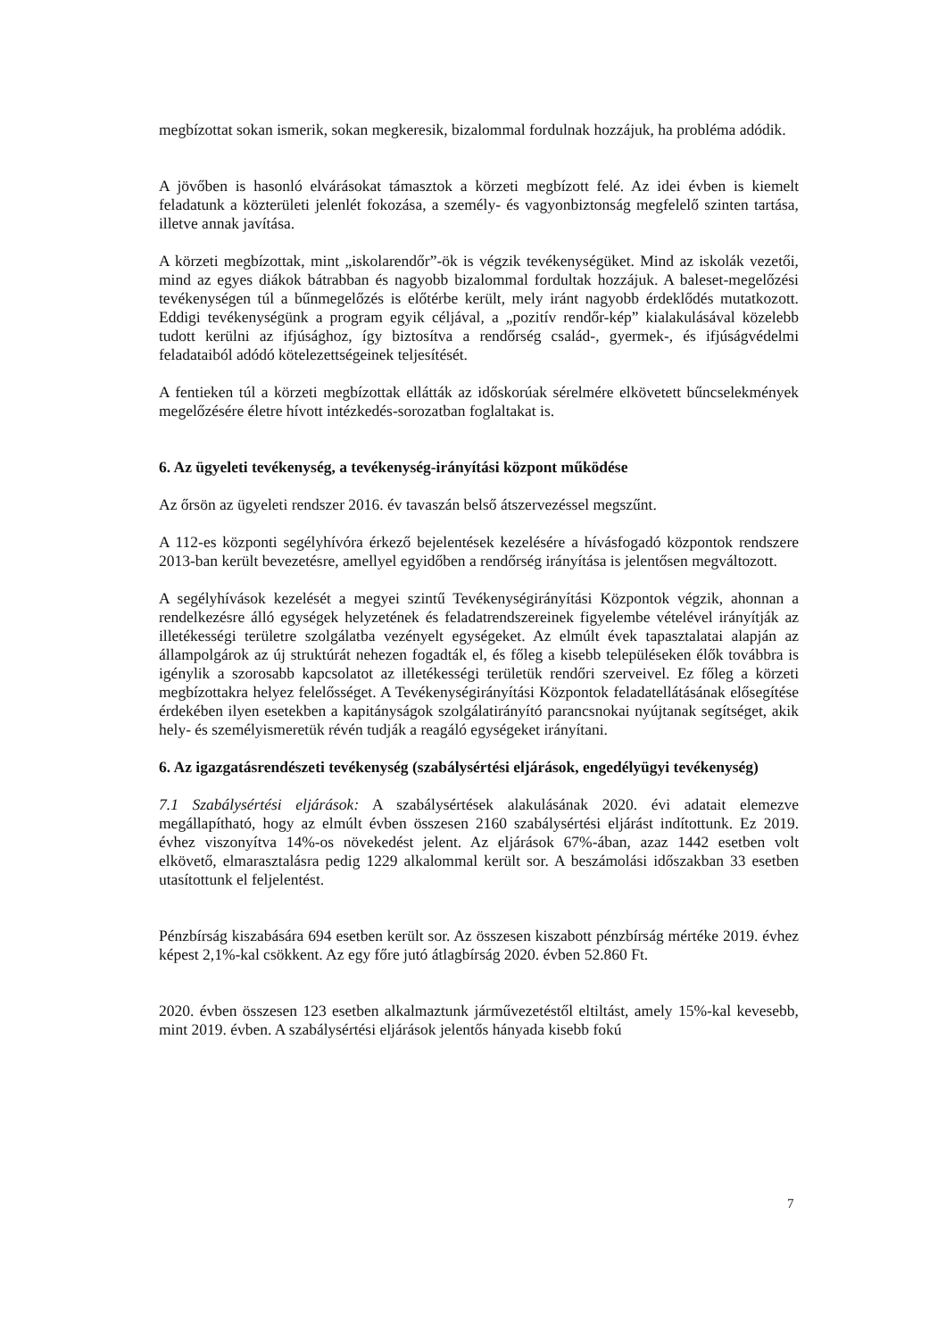megbízottat sokan ismerik, sokan megkeresik, bizalommal fordulnak hozzájuk, ha probléma adódik.
A jövőben is hasonló elvárásokat támasztok a körzeti megbízott felé. Az idei évben is kiemelt feladatunk a közterületi jelenlét fokozása, a személy- és vagyonbiztonság megfelelő szinten tartása, illetve annak javítása.
A körzeti megbízottak, mint „iskolarendőr”-ök is végzik tevékenységüket. Mind az iskolák vezetői, mind az egyes diákok bátrabban és nagyobb bizalommal fordultak hozzájuk. A baleset-megelőzési tevékenységen túl a bűnmegelőzés is előtérbe került, mely iránt nagyobb érdeklődés mutatkozott. Eddigi tevékenységünk a program egyik céljával, a „pozitív rendőr-kép” kialakulásával közelebb tudott kerülni az ifjúsághoz, így biztosítva a rendőrség család-, gyermek-, és ifjúságvédelmi feladataiból adódó kötelezettségeinek teljesítését.
A fentieken túl a körzeti megbízottak ellátták az időskorúak sérelmére elkövetett bűncselekmények megelőzésére életre hívott intézkedés-sorozatban foglaltakat is.
6. Az ügyeleti tevékenység, a tevékenység-irányítási központ működése
Az őrsön az ügyeleti rendszer 2016. év tavaszán belső átszervezéssel megszűnt.
A 112-es központi segélyhívóra érkező bejelentések kezelésére a hívásfogadó központok rendszere 2013-ban került bevezetésre, amellyel egyidőben a rendőrség irányítása is jelentősen megváltozott.
A segélyhívások kezelését a megyei szintű Tevékenységirányítási Központok végzik, ahonnan a rendelkezésre álló egységek helyzetének és feladatrendszereinek figyelembe vételével irányítják az illetékességi területre szolgálatba vezényelt egységeket. Az elmúlt évek tapasztalatai alapján az állampolgárok az új struktúrát nehezen fogadták el, és főleg a kisebb településeken élők továbbra is igénylik a szorosabb kapcsolatot az illetékességi területük rendőri szerveivel. Ez főleg a körzeti megbízottakra helyez felelősséget. A Tevékenységirányítási Központok feladatellátásának elősegítése érdekében ilyen esetekben a kapitányságok szolgálatirányító parancsnokai nyújtanak segítséget, akik hely- és személyismeretük révén tudják a reagáló egységeket irányítani.
6. Az igazgatásrendészeti tevékenység (szabálysértési eljárások, engedélyügyi tevékenység)
7.1 Szabálysértési eljárások: A szabálysértések alakulásának 2020. évi adatait elemezve megállapítható, hogy az elmúlt évben összesen 2160 szabálysértési eljárást indítottunk. Ez 2019. évhez viszonyítva 14%-os növekedést jelent. Az eljárások 67%-ában, azaz 1442 esetben volt elkövető, elmarasztalásra pedig 1229 alkalommal került sor. A beszámolási időszakban 33 esetben utasítottunk el feljelentést.
Pénzbírság kiszabására 694 esetben került sor. Az összesen kiszabott pénzbírság mértéke 2019. évhez képest 2,1%-kal csökkent. Az egy főre jutó átlagbírság 2020. évben 52.860 Ft.
2020. évben összesen 123 esetben alkalmaztunk járművezetéstől eltiltást, amely 15%-kal kevesebb, mint 2019. évben. A szabálysértési eljárások jelentős hányada kisebb fokú
7